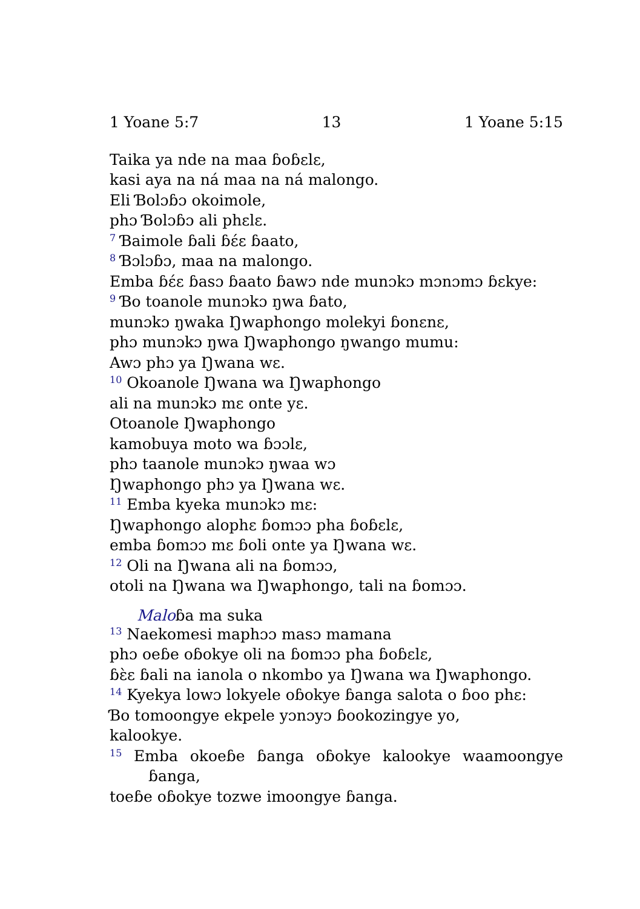1 Yoane 5:7 13 1 Yoane 5:15
Taika ya nde na maa ɓoɓɛlɛ,
kasi aya na ná maa na ná malongo.
Eli Ɓolɔɓɔ okoimole,
phɔ Ɓolɔɓɔ ali phɛlɛ.
<sup>7</sup> Ɓaimole ɓali ɓɛ́ɛ ɓaato,
<sup>8</sup> Ɓɔlɔɓɔ, maa na malongo.
Emba ɓɛ́ɛ ɓasɔ ɓaato ɓawɔ nde munɔkɔ mɔnɔmɔ ɓɛkye:
<sup>9</sup> Ɓo toanole munɔkɔ ŋwa ɓato,
munɔkɔ ŋwaka Ŋwaphongo molekyi ɓonɛnɛ,
phɔ munɔkɔ ŋwa Ŋwaphongo ŋwango mumu:
Awɔ phɔ ya Ŋwana wɛ.
<sup>10</sup> Okoanole Ŋwana wa Ŋwaphongo
ali na munɔkɔ mɛ onte yɛ.
Otoanole Ŋwaphongo
kamobuya moto wa ɓɔɔlɛ,
phɔ taanole munɔkɔ ŋwaa wɔ
Ŋwaphongo phɔ ya Ŋwana wɛ.
<sup>11</sup> Emba kyeka munɔkɔ mɛ:
Ŋwaphongo alophɛ ɓomɔɔ pha ɓoɓɛlɛ,
emba ɓomɔɔ mɛ ɓoli onte ya Ŋwana wɛ.
<sup>12</sup> Oli na Ŋwana ali na ɓomɔɔ,
otoli na Ŋwana wa Ŋwaphongo, tali na ɓomɔɔ.
Maloɓa ma suka
<sup>13</sup> Naekomesi maphɔɔ masɔ mamana
phɔ oeɓe oɓokye oli na ɓomɔɔ pha ɓoɓɛlɛ,
ɓɛ̀ɛ ɓali na ianola o nkombo ya Ŋwana wa Ŋwaphongo.
<sup>14</sup> Kyekya lowɔ lokyele oɓokye ɓanga salota o ɓoo phɛ:
Ɓo tomoongye ekpele yɔnɔyɔ ɓookozingye yo,
kalookye.
<sup>15</sup> Emba okoeɓe ɓanga oɓokye kalookye waamoongye ɓanga,
toeɓe oɓokye tozwe imoongye ɓanga.